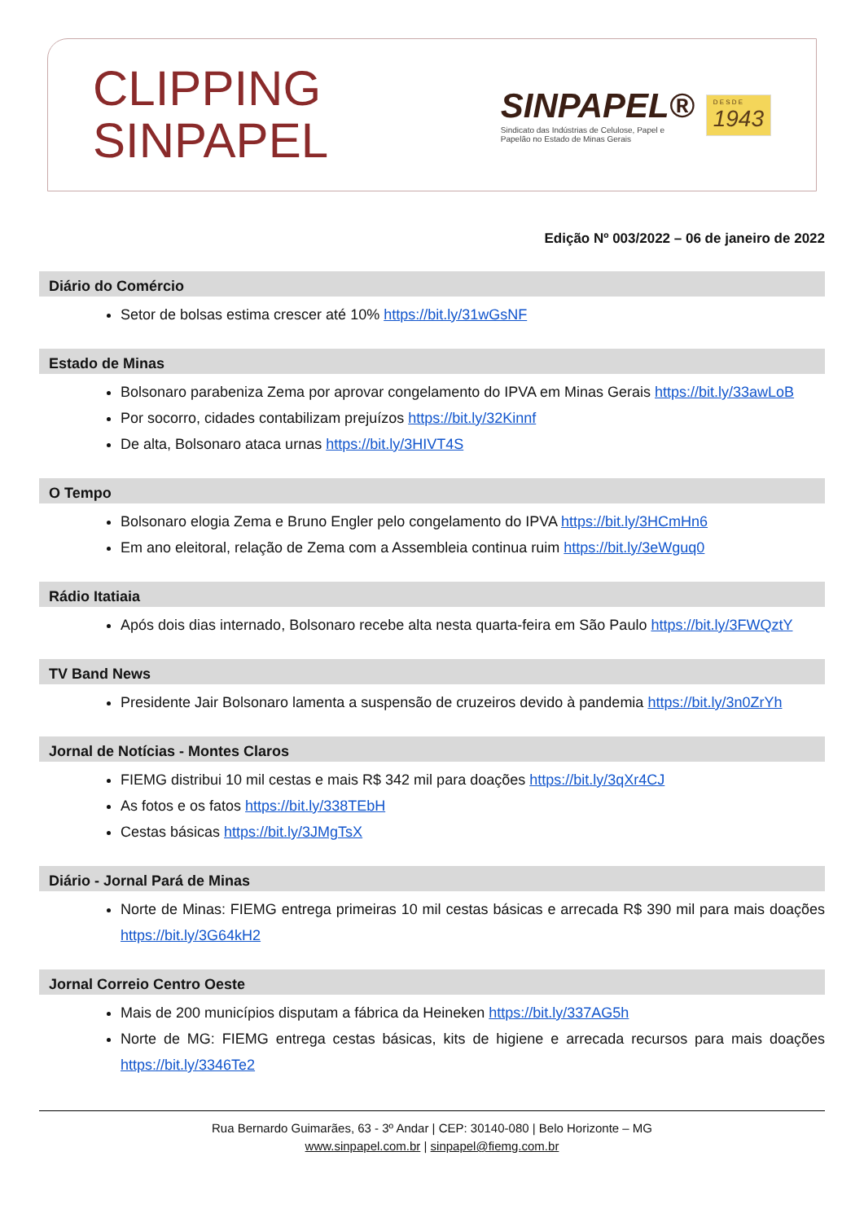CLIPPING
SINPAPEL
SINPAPEL®
Sindicato das Indústrias de Celulose, Papel e
Papelão no Estado de Minas Gerais
D E S D E
1943
Edição Nº 003/2022 – 06 de janeiro de 2022
Diário do Comércio
Setor de bolsas estima crescer até 10% https://bit.ly/31wGsNF
Estado de Minas
Bolsonaro parabeniza Zema por aprovar congelamento do IPVA em Minas Gerais https://bit.ly/33awLoB
Por socorro, cidades contabilizam prejuízos https://bit.ly/32Kinnf
De alta, Bolsonaro ataca urnas https://bit.ly/3HIVT4S
O Tempo
Bolsonaro elogia Zema e Bruno Engler pelo congelamento do IPVA https://bit.ly/3HCmHn6
Em ano eleitoral, relação de Zema com a Assembleia continua ruim https://bit.ly/3eWguq0
Rádio Itatiaia
Após dois dias internado, Bolsonaro recebe alta nesta quarta-feira em São Paulo https://bit.ly/3FWQztY
TV Band News
Presidente Jair Bolsonaro lamenta a suspensão de cruzeiros devido à pandemia https://bit.ly/3n0ZrYh
Jornal de Notícias - Montes Claros
FIEMG distribui 10 mil cestas e mais R$ 342 mil para doações https://bit.ly/3qXr4CJ
As fotos e os fatos https://bit.ly/338TEbH
Cestas básicas https://bit.ly/3JMgTsX
Diário - Jornal Pará de Minas
Norte de Minas: FIEMG entrega primeiras 10 mil cestas básicas e arrecada R$ 390 mil para mais doações https://bit.ly/3G64kH2
Jornal Correio Centro Oeste
Mais de 200 municípios disputam a fábrica da Heineken https://bit.ly/337AG5h
Norte de MG: FIEMG entrega cestas básicas, kits de higiene e arrecada recursos para mais doações https://bit.ly/3346Te2
Rua Bernardo Guimarães, 63 - 3º Andar | CEP: 30140-080 | Belo Horizonte – MG
www.sinpapel.com.br | sinpapel@fiemg.com.br